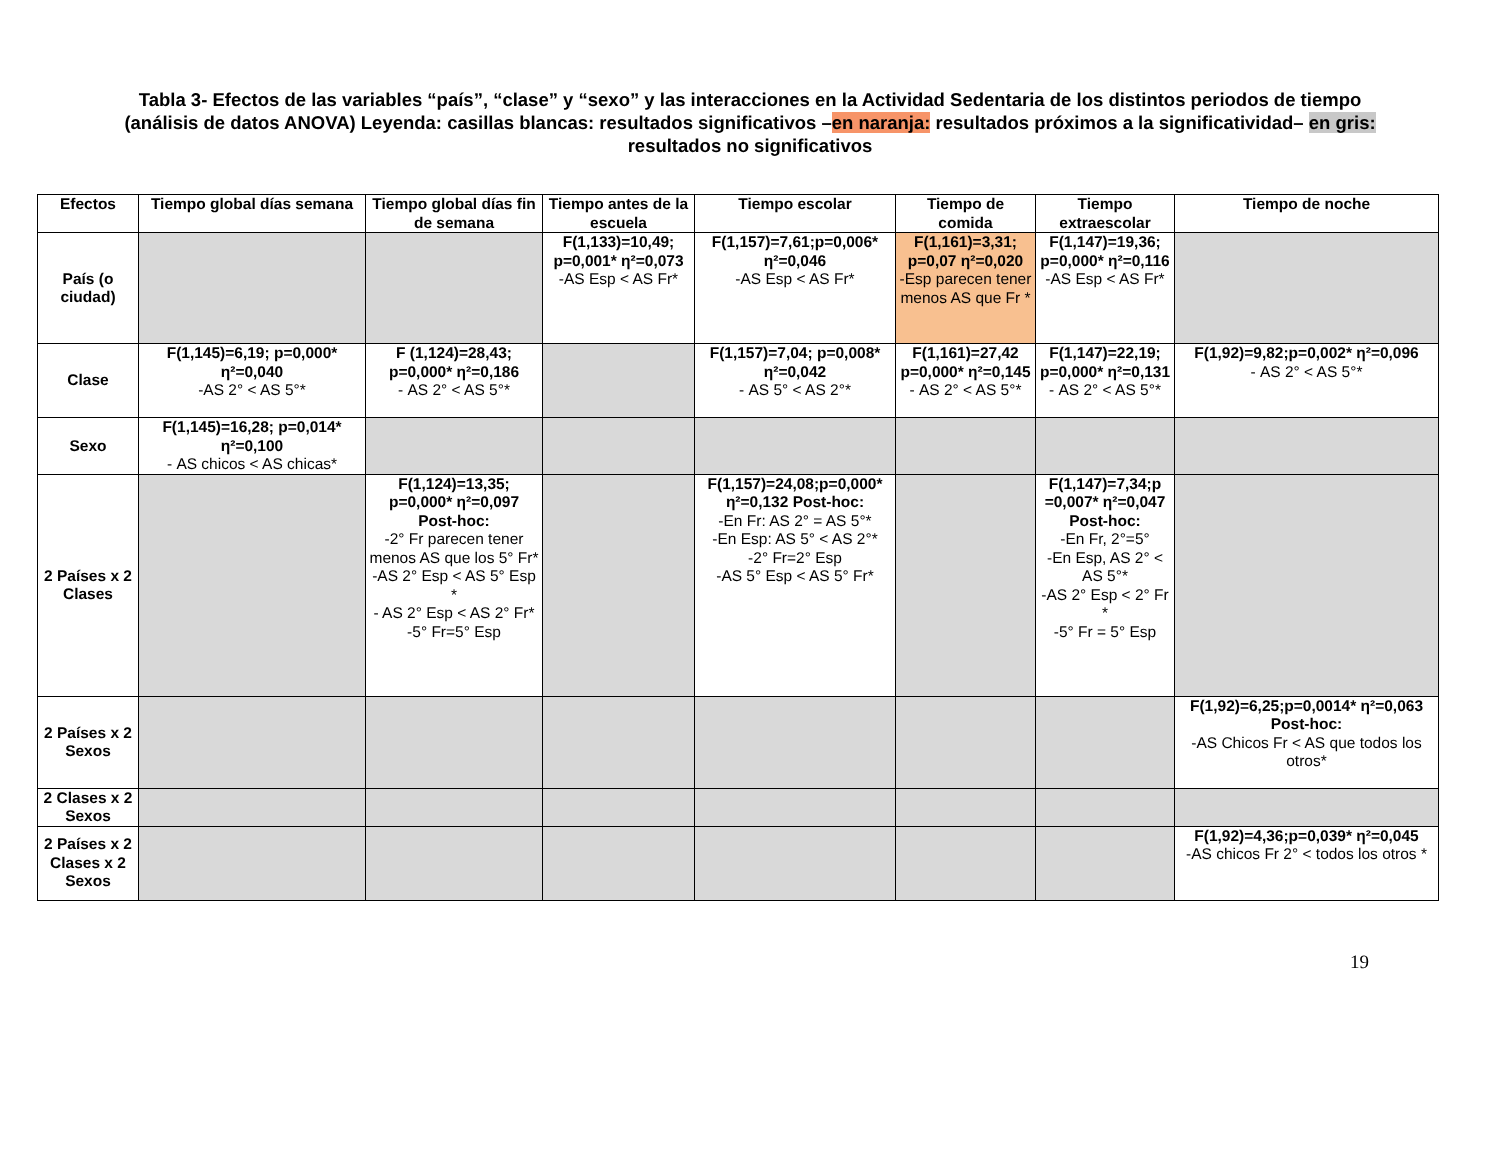Tabla 3- Efectos de las variables “país”, “clase” y “sexo” y las interacciones en la Actividad Sedentaria de los distintos periodos de tiempo (análisis de datos ANOVA) Leyenda: casillas blancas: resultados significativos –en naranja: resultados próximos a la significatividad– en gris: resultados no significativos
| Efectos | Tiempo global días semana | Tiempo global días fin de semana | Tiempo antes de la escuela | Tiempo escolar | Tiempo de comida | Tiempo extraescolar | Tiempo de noche |
| --- | --- | --- | --- | --- | --- | --- | --- |
| País (o ciudad) | | | F(1,133)=10,49; p=0,001* η²=0,073 -AS Esp < AS Fr* | F(1,157)=7,61;p=0,006* η²=0,046 -AS Esp < AS Fr* | F(1,161)=3,31; p=0,07 η²=0,020 -Esp parecen tener menos AS que Fr * | F(1,147)=19,36; p=0,000* η²=0,116 -AS Esp < AS Fr* | |
| Clase | F(1,145)=6,19; p=0,000* η²=0,040 -AS 2° < AS 5°* | F (1,124)=28,43; p=0,000* η²=0,186 - AS 2° < AS 5°* | | F(1,157)=7,04; p=0,008* η²=0,042 - AS 5° < AS 2°* | F(1,161)=27,42 p=0,000* η²=0,145 - AS 2° < AS 5°* | F(1,147)=22,19; p=0,000* η²=0,131 - AS 2° < AS 5°* | F(1,92)=9,82;p=0,002* η²=0,096 - AS 2° < AS 5°* |
| Sexo | F(1,145)=16,28; p=0,014* η²=0,100 - AS chicos < AS chicas* | | | | | | |
| 2 Países x 2 Clases | | F(1,124)=13,35; p=0,000* η²=0,097 Post-hoc: -2° Fr parecen tener menos AS que los 5° Fr* -AS 2° Esp < AS 5° Esp * - AS 2° Esp < AS 2° Fr* -5° Fr=5° Esp | | F(1,157)=24,08;p=0,000* η²=0,132 Post-hoc: -En Fr: AS 2° = AS 5°* -En Esp: AS 5° < AS 2°* -2° Fr=2° Esp -AS 5° Esp < AS 5° Fr* | | F(1,147)=7,34;p =0,007* η²=0,047 Post-hoc: -En Fr, 2°=5° -En Esp, AS 2° < AS 5°* -AS 2° Esp < 2° Fr * -5° Fr = 5° Esp | |
| 2 Países x 2 Sexos | | | | | | | F(1,92)=6,25;p=0,0014* η²=0,063 Post-hoc: -AS Chicos Fr < AS que todos los otros* |
| 2 Clases x 2 Sexos | | | | | | | |
| 2 Países x 2 Clases x 2 Sexos | | | | | | | F(1,92)=4,36;p=0,039* η²=0,045 -AS chicos Fr 2° < todos los otros * |
19